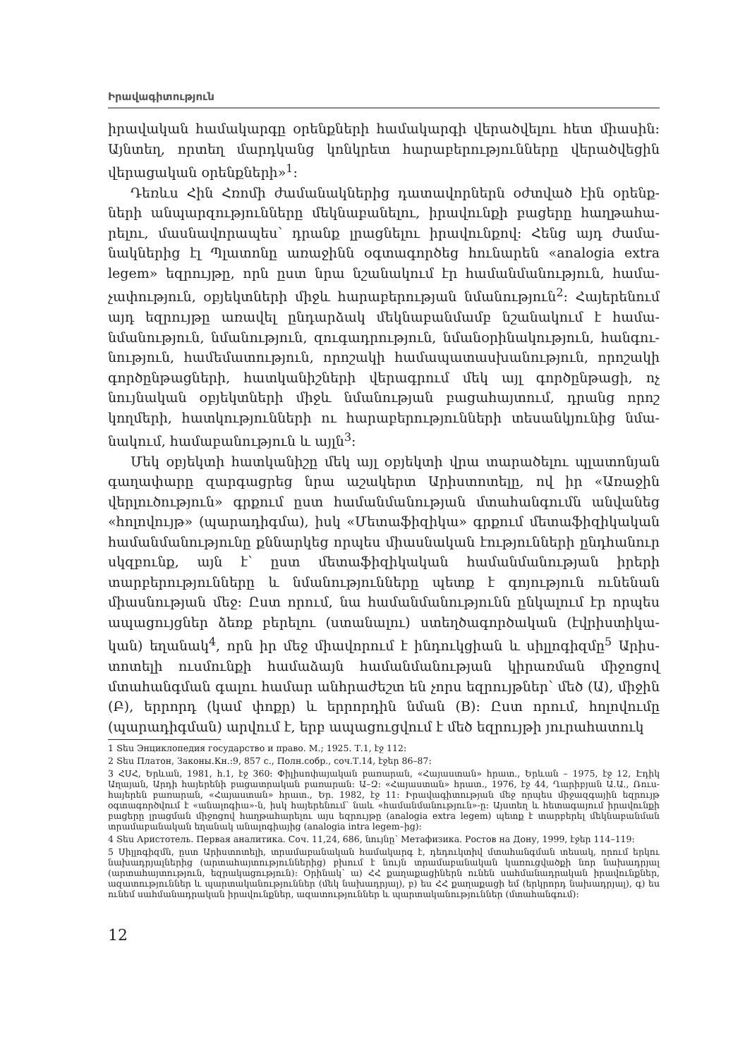Իրավագիտություն
իրավական համակարգը օրենքների համակարգի վերածվելու հետ միա­սին: Այնտեղ, որտեղ մարդկանց կոնկրետ հարաբերությունները վերածվե­ցին վերացական օրենքների»<sup>1</sup>:
Դեռևս Հին Հռոմի ժամանակներից դատավորներն օժտված էին օրենք­ների անպարզությունները մեկնաբանելու, իրավունքի բացերը հաղթահա­րելու, մասնավորապես՝ դրանք լրացնելու իրավունքով: Հենց այդ ժամա­նակներից էլ Պլատոնը առաջինն օգտագործեց հունարեն «analogia extra legem» եզրույթը, որն ըստ նրա նշանակում էր համանմանություն, համա­չափություն, օբյեկտների միջև հարաբերության նմանություն<sup>2</sup>: Հայերենում այդ եզրույթը առավել ընդարձակ մեկնաբանմամբ նշանակում է համա­նմանություն, նմանություն, զուգադրություն, նմանօրինակություն, հանգու­նություն, համեմատություն, որոշակի համապատասխանություն, որոշակի գործընթացների, հատկանիշների վերագրում մեկ այլ գործընթացի, ոչ նույնական օբյեկտների միջև նմանության բացահայտում, դրանց որոշ կողմերի, հատկությունների ու հարաբերությունների տեսանկյունից նմա­նակում, համաբանություն և այլն<sup>3</sup>:
Մեկ օբյեկտի հատկանիշը մեկ այլ օբյեկտի վրա տարածելու պլատոն­յան գաղափարը զարգացրեց նրա աշակերտ Արիստոտելը, ով իր «Առաջին վերլուծություն» գրքում ըստ համանմանության մտահանգումն անվանեց «հոլովույթ» (պարադիգմա), իսկ «Մետաֆիզիկա» գրքում մետաֆիզիկա­կան համանմանությունը քննարկեց որպես միասնական էությունների ընդ­հանուր սկզբունք, այն է՝ ըստ մետաֆիզիկական համանմանության իրերի տարբերությունները և նմանությունները պետք է գոյություն ունենան միասնության մեջ: Ըստ որում, նա համանմանությունն ընկալում էր որպես ապացույցներ ձեռք բերելու (ստանալու) ստեղծագործական (էվրիստիկա­կան) եղանակ<sup>4</sup>, որն իր մեջ միավորում է ինդուկցիան և սիլլոգիզմը<sup>5</sup> Արիս­տոտելի ուսմունքի համաձայն համանմանության կիրառման միջոցով մտահանգման գալու համար անհրաժեշտ են չորս եզրույթներ՝ մեծ (Ա), մի­ջին (Բ), երրորդ (կամ փոքր) և երրորդին նման (B): Ըստ որում, հոլովումը (պարադիգման) արվում է, երբ ապացուցվում է մեծ եզրույթի յուրահատուկ
1 Տես Энциклопедия государство и право. М.; 1925. Т.1, էջ 112:
2 Տես Платон, Законы.Кн.:9, 857 c., Полн.собр., соч.Т.14, էջեր 86–87:
3 ՀՍՀ, Երևան, 1981, h.1, էջ 360: Փիլիսոփայական բառարան, «Հայաստան» հրատ., Երևան – 1975, էջ 12, Էդիկ Աղայան, Արդի հայերենի բացատրական բառարան: Ա–Զ: «Հայաստան» հրատ., 1976, էջ 44, Ղարիբյան Ա.Ա., Ռուս-հայերեն բառարան, «Հայաստան» հրատ., Եր. 1982, էջ 11: Իրավագիտության մեջ որպես միջազգային եզրույթ օգտագործվում է «անալոգիա»-ն, իսկ հայերենում՝ նաև «համա­նմանություն»-ը: Այստեղ և հետագայում իրավունքի բացերը լրացման միջոցով հաղթահարելու այս եզրույթը (analogia extra legem) պետք է տարբերել մեկնաբանման տրամաբանական եղանակ անալոգիայից (analogia intra legem–ից):
4 Տես Аристотель. Первая аналитика. Соч. 11,24, 686, նույնը՝ Метафизика. Ростов на Дону, 1999, էջեր 114–119:
5 Սիլլոգիզմն, ըստ Արիստոտելի, տրամաբանական համակարգ է, դեդուկտիվ մտահանգման տեսակ, որում երկու նախադրյալներից (արտահայտություններից) բխում է նույն տրամաբանական կառուցվածքի նոր նախադրյալ (արտահայտություն, եզրակացություն): Օրինակ՝ ա) ՀՀ քաղա­քացիներն ունեն սահմանադրական իրավունքներ, ազատություններ և պարտականություններ (մեկ նախադրյալ), բ) ես ՀՀ քաղաքացի եմ (երկրորդ նախադրյալ), գ) ես ունեմ սահմանադրական իրավունքներ, ազատություններ և պարտականություններ (մտահանգում):
12